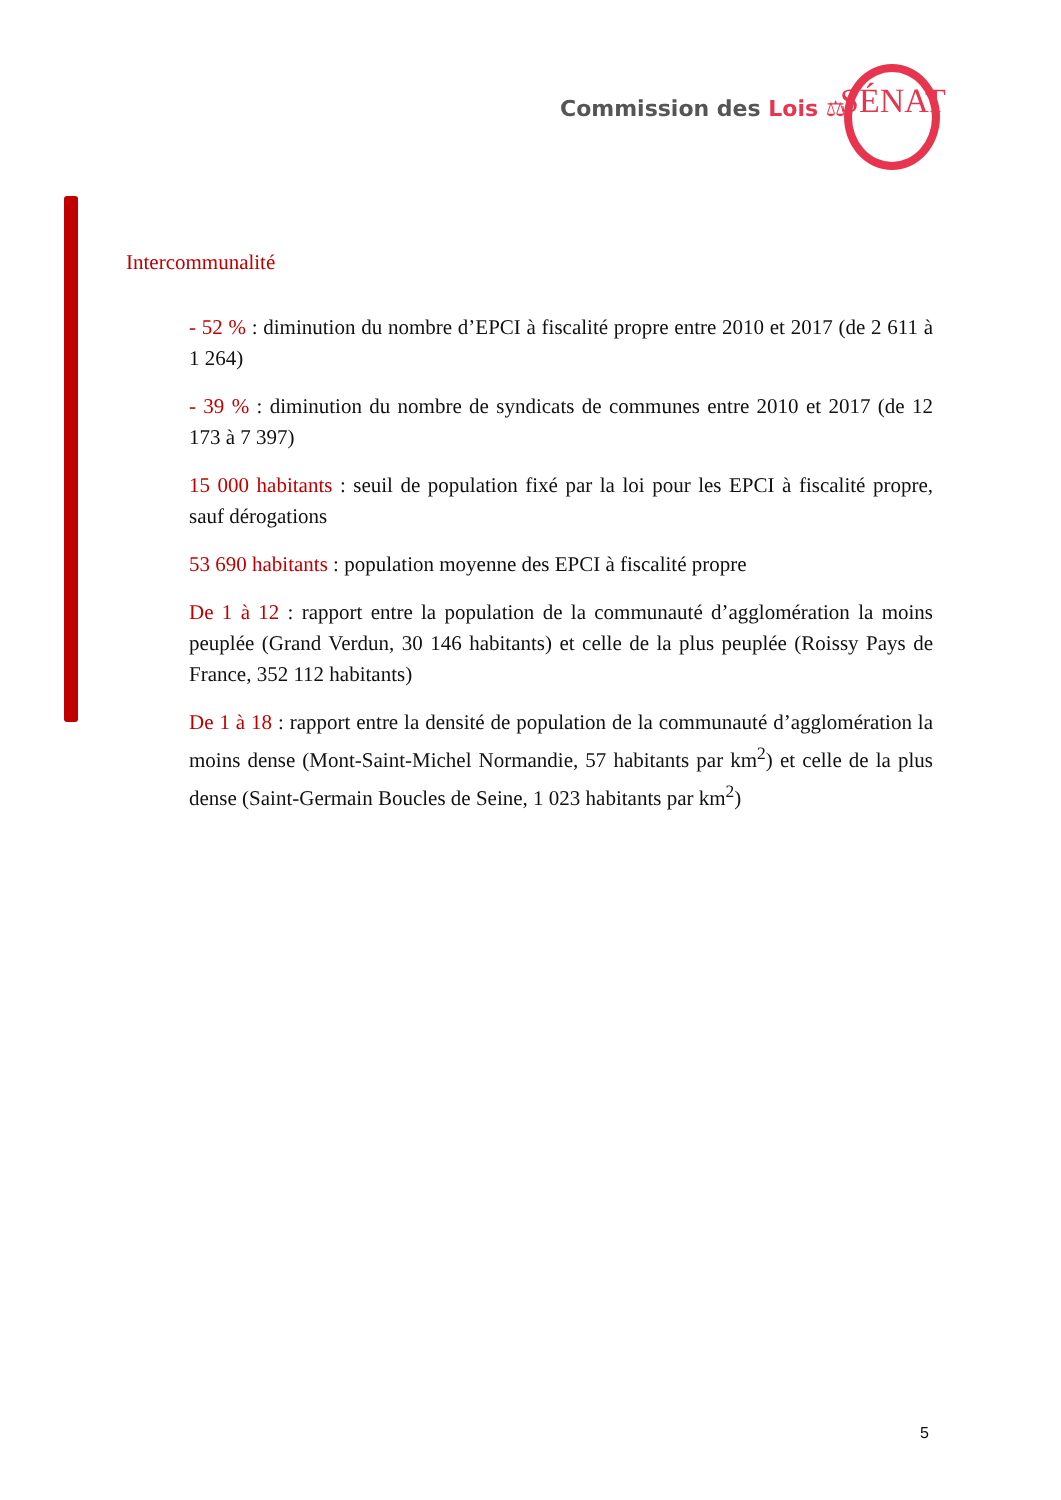Commission des Lois ⚖ SÉNAT
Intercommunalité
- 52 % : diminution du nombre d’EPCI à fiscalité propre entre 2010 et 2017 (de 2 611 à 1 264)
- 39 % : diminution du nombre de syndicats de communes entre 2010 et 2017 (de 12 173 à 7 397)
15 000 habitants : seuil de population fixé par la loi pour les EPCI à fiscalité propre, sauf dérogations
53 690 habitants : population moyenne des EPCI à fiscalité propre
De 1 à 12 : rapport entre la population de la communauté d’agglomération la moins peuplée (Grand Verdun, 30 146 habitants) et celle de la plus peuplée (Roissy Pays de France, 352 112 habitants)
De 1 à 18 : rapport entre la densité de population de la communauté d’agglomération la moins dense (Mont-Saint-Michel Normandie, 57 habitants par km<sup>2</sup>) et celle de la plus dense (Saint-Germain Boucles de Seine, 1 023 habitants par km<sup>2</sup>)
5